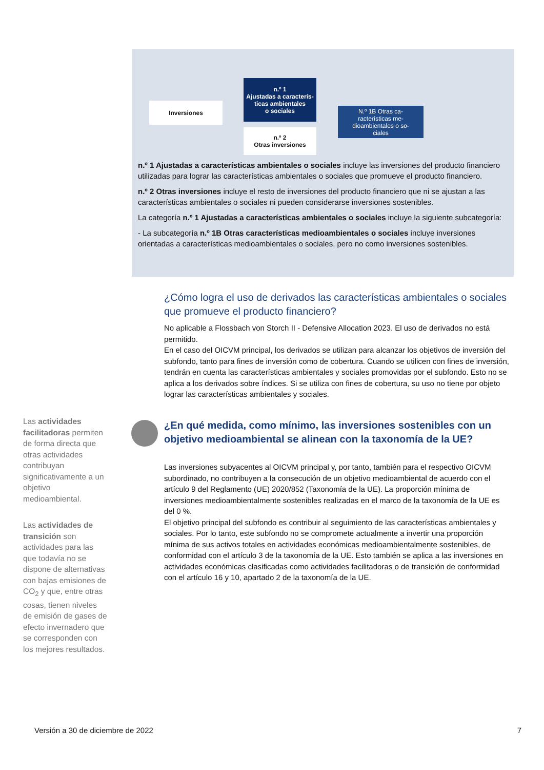Inversiones
n.º 1
Ajustadas a caracterís-
ticas ambientales
o sociales
n.º 2
Otras inversiones
N.º 1B Otras ca-
racterísticas me-
dioambientales o so-
ciales
n.º 1 Ajustadas a características ambientales o sociales incluye las inversiones del producto financiero utilizadas para lograr las características ambientales o sociales que promueve el producto financiero.
n.º 2 Otras inversiones incluye el resto de inversiones del producto financiero que ni se ajustan a las características ambientales o sociales ni pueden considerarse inversiones sostenibles.
La categoría n.º 1 Ajustadas a características ambientales o sociales incluye la siguiente subcategoría:
- La subcategoría n.º 1B Otras características medioambientales o sociales incluye inversiones orientadas a características medioambientales o sociales, pero no como inversiones sostenibles.
¿Cómo logra el uso de derivados las características ambientales o sociales que promueve el producto financiero?
No aplicable a Flossbach von Storch II - Defensive Allocation 2023. El uso de derivados no está permitido.
En el caso del OICVM principal, los derivados se utilizan para alcanzar los objetivos de inversión del subfondo, tanto para fines de inversión como de cobertura. Cuando se utilicen con fines de inversión, tendrán en cuenta las características ambientales y sociales promovidas por el subfondo. Esto no se aplica a los derivados sobre índices. Si se utiliza con fines de cobertura, su uso no tiene por objeto lograr las características ambientales y sociales.
¿En qué medida, como mínimo, las inversiones sostenibles con un objetivo medioambiental se alinean con la taxonomía de la UE?
Las inversiones subyacentes al OICVM principal y, por tanto, también para el respectivo OICVM subordinado, no contribuyen a la consecución de un objetivo medioambiental de acuerdo con el artículo 9 del Reglamento (UE) 2020/852 (Taxonomía de la UE). La proporción mínima de inversiones medioambientalmente sostenibles realizadas en el marco de la taxonomía de la UE es del 0 %.
El objetivo principal del subfondo es contribuir al seguimiento de las características ambientales y sociales. Por lo tanto, este subfondo no se compromete actualmente a invertir una proporción mínima de sus activos totales en actividades económicas medioambientalmente sostenibles, de conformidad con el artículo 3 de la taxonomía de la UE. Esto también se aplica a las inversiones en actividades económicas clasificadas como actividades facilitadoras o de transición de conformidad con el artículo 16 y 10, apartado 2 de la taxonomía de la UE.
Las actividades facilitadoras permiten de forma directa que otras actividades contribuyan significativamente a un objetivo medioambiental.
Las actividades de transición son actividades para las que todavía no se dispone de alternativas con bajas emisiones de CO<sub>2</sub> y que, entre otras cosas, tienen niveles de emisión de gases de efecto invernadero que se corresponden con los mejores resultados.
Versión a 30 de diciembre de 2022 7